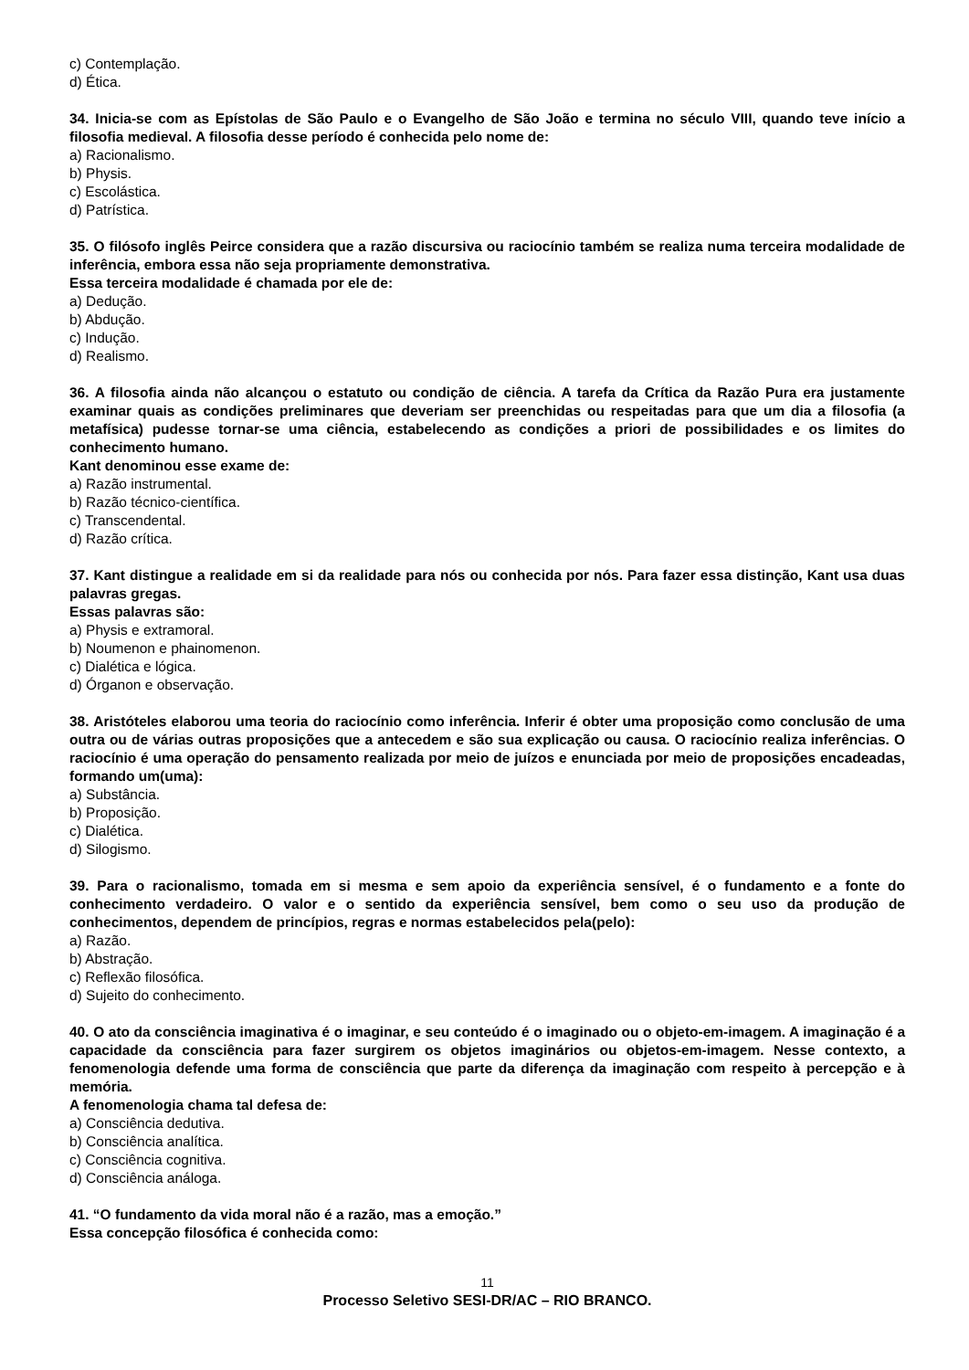c) Contemplação.
d) Ética.
34. Inicia-se com as Epístolas de São Paulo e o Evangelho de São João e termina no século VIII, quando teve início a filosofia medieval. A filosofia desse período é conhecida pelo nome de:
a) Racionalismo.
b) Physis.
c) Escolástica.
d) Patrística.
35. O filósofo inglês Peirce considera que a razão discursiva ou raciocínio também se realiza numa terceira modalidade de inferência, embora essa não seja propriamente demonstrativa.
Essa terceira modalidade é chamada por ele de:
a) Dedução.
b) Abdução.
c) Indução.
d) Realismo.
36. A filosofia ainda não alcançou o estatuto ou condição de ciência. A tarefa da Crítica da Razão Pura era justamente examinar quais as condições preliminares que deveriam ser preenchidas ou respeitadas para que um dia a filosofia (a metafísica) pudesse tornar-se uma ciência, estabelecendo as condições a priori de possibilidades e os limites do conhecimento humano.
Kant denominou esse exame de:
a) Razão instrumental.
b) Razão técnico-científica.
c) Transcendental.
d) Razão crítica.
37. Kant distingue a realidade em si da realidade para nós ou conhecida por nós. Para fazer essa distinção, Kant usa duas palavras gregas.
Essas palavras são:
a) Physis e extramoral.
b) Noumenon e phainomenon.
c) Dialética e lógica.
d) Órganon e observação.
38. Aristóteles elaborou uma teoria do raciocínio como inferência. Inferir é obter uma proposição como conclusão de uma outra ou de várias outras proposições que a antecedem e são sua explicação ou causa. O raciocínio realiza inferências. O raciocínio é uma operação do pensamento realizada por meio de juízos e enunciada por meio de proposições encadeadas, formando um(uma):
a) Substância.
b) Proposição.
c) Dialética.
d) Silogismo.
39. Para o racionalismo, tomada em si mesma e sem apoio da experiência sensível, é o fundamento e a fonte do conhecimento verdadeiro. O valor e o sentido da experiência sensível, bem como o seu uso da produção de conhecimentos, dependem de princípios, regras e normas estabelecidos pela(pelo):
a) Razão.
b) Abstração.
c) Reflexão filosófica.
d) Sujeito do conhecimento.
40. O ato da consciência imaginativa é o imaginar, e seu conteúdo é o imaginado ou o objeto-em-imagem. A imaginação é a capacidade da consciência para fazer surgirem os objetos imaginários ou objetos-em-imagem. Nesse contexto, a fenomenologia defende uma forma de consciência que parte da diferença da imaginação com respeito à percepção e à memória.
A fenomenologia chama tal defesa de:
a) Consciência dedutiva.
b) Consciência analítica.
c) Consciência cognitiva.
d) Consciência análoga.
41. “O fundamento da vida moral não é a razão, mas a emoção.”
Essa concepção filosófica é conhecida como:
11
Processo Seletivo SESI-DR/AC – RIO BRANCO.